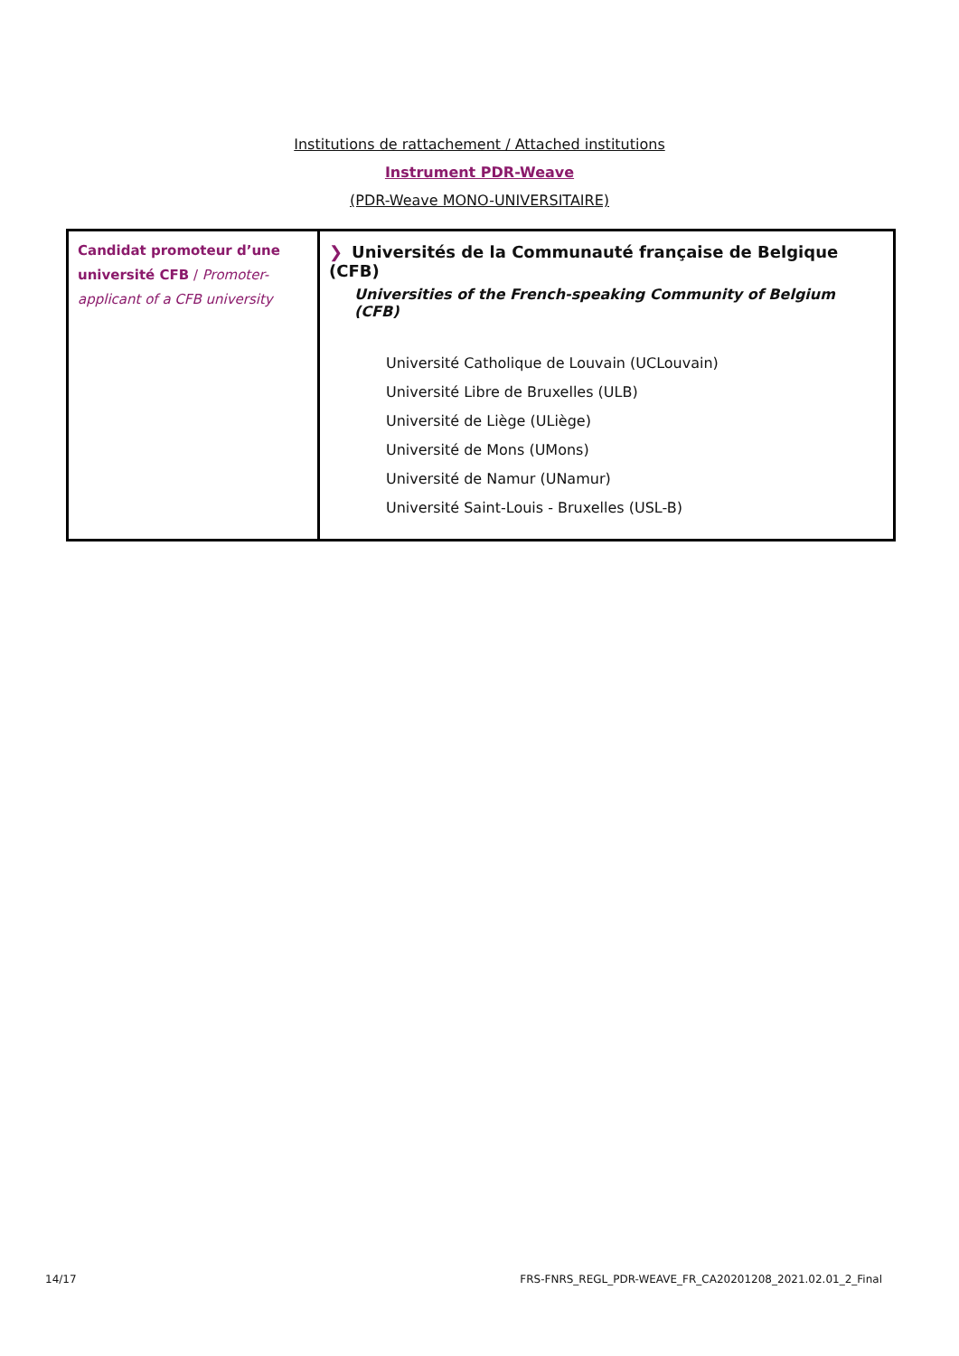Institutions de rattachement / Attached institutions
Instrument PDR-Weave
(PDR-Weave MONO-UNIVERSITAIRE)
| Candidat promoteur d’une université CFB / Promoter-applicant of a CFB university | ❯ Universités de la Communauté française de Belgique (CFB) Universities of the French-speaking Community of Belgium (CFB) Université Catholique de Louvain (UCLouvain) Université Libre de Bruxelles (ULB) Université de Liège (ULiège) Université de Mons (UMons) Université de Namur (UNamur) Université Saint-Louis - Bruxelles (USL-B) |
14/17 FRS-FNRS_REGL_PDR-WEAVE_FR_CA20201208_2021.02.01_2_Final